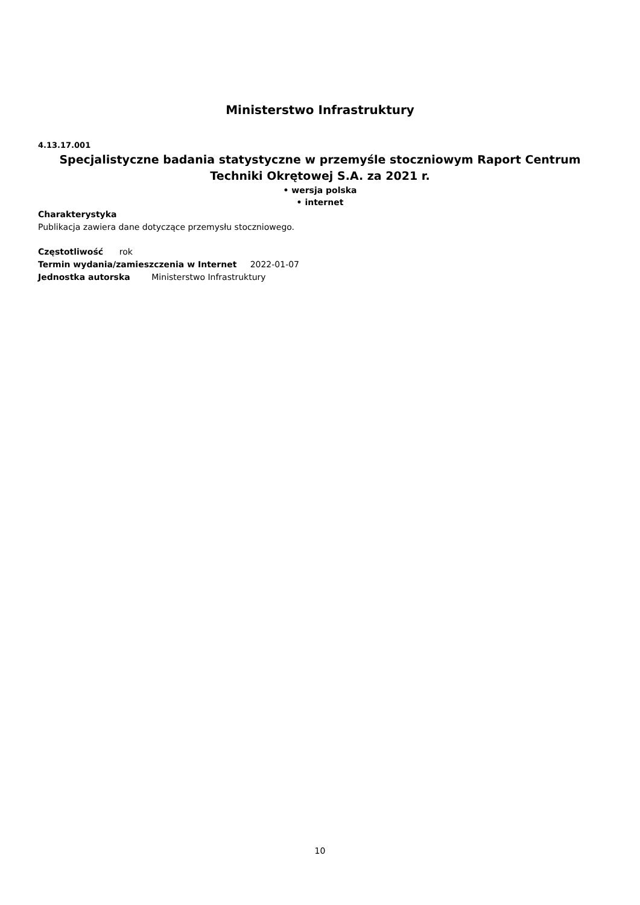Ministerstwo Infrastruktury
4.13.17.001
Specjalistyczne badania statystyczne w przemyśle stoczniowym Raport Centrum Techniki Okrętowej S.A. za 2021 r.
• wersja polska
• internet
Charakterystyka
Publikacja zawiera dane dotyczące przemysłu stoczniowego.
Częstotliwość rok
Termin wydania/zamieszczenia w Internet 2022-01-07
Jednostka autorska Ministerstwo Infrastruktury
10